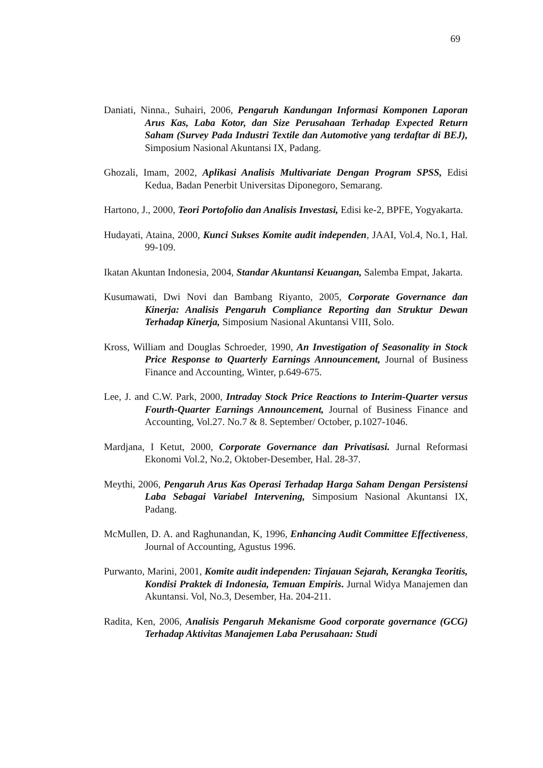69
Daniati, Ninna., Suhairi, 2006, Pengaruh Kandungan Informasi Komponen Laporan Arus Kas, Laba Kotor, dan Size Perusahaan Terhadap Expected Return Saham (Survey Pada Industri Textile dan Automotive yang terdaftar di BEJ), Simposium Nasional Akuntansi IX, Padang.
Ghozali, Imam, 2002, Aplikasi Analisis Multivariate Dengan Program SPSS, Edisi Kedua, Badan Penerbit Universitas Diponegoro, Semarang.
Hartono, J., 2000, Teori Portofolio dan Analisis Investasi, Edisi ke-2, BPFE, Yogyakarta.
Hudayati, Ataina, 2000, Kunci Sukses Komite audit independen, JAAI, Vol.4, No.1, Hal. 99-109.
Ikatan Akuntan Indonesia, 2004, Standar Akuntansi Keuangan, Salemba Empat, Jakarta.
Kusumawati, Dwi Novi dan Bambang Riyanto, 2005, Corporate Governance dan Kinerja: Analisis Pengaruh Compliance Reporting dan Struktur Dewan Terhadap Kinerja, Simposium Nasional Akuntansi VIII, Solo.
Kross, William and Douglas Schroeder, 1990, An Investigation of Seasonality in Stock Price Response to Quarterly Earnings Announcement, Journal of Business Finance and Accounting, Winter, p.649-675.
Lee, J. and C.W. Park, 2000, Intraday Stock Price Reactions to Interim-Quarter versus Fourth-Quarter Earnings Announcement, Journal of Business Finance and Accounting, Vol.27. No.7 & 8. September/ October, p.1027-1046.
Mardjana, I Ketut, 2000, Corporate Governance dan Privatisasi. Jurnal Reformasi Ekonomi Vol.2, No.2, Oktober-Desember, Hal. 28-37.
Meythi, 2006, Pengaruh Arus Kas Operasi Terhadap Harga Saham Dengan Persistensi Laba Sebagai Variabel Intervening, Simposium Nasional Akuntansi IX, Padang.
McMullen, D. A. and Raghunandan, K, 1996, Enhancing Audit Committee Effectiveness, Journal of Accounting, Agustus 1996.
Purwanto, Marini, 2001, Komite audit independen: Tinjauan Sejarah, Kerangka Teoritis, Kondisi Praktek di Indonesia, Temuan Empiris. Jurnal Widya Manajemen dan Akuntansi. Vol, No.3, Desember, Ha. 204-211.
Radita, Ken, 2006, Analisis Pengaruh Mekanisme Good corporate governance (GCG) Terhadap Aktivitas Manajemen Laba Perusahaan: Studi